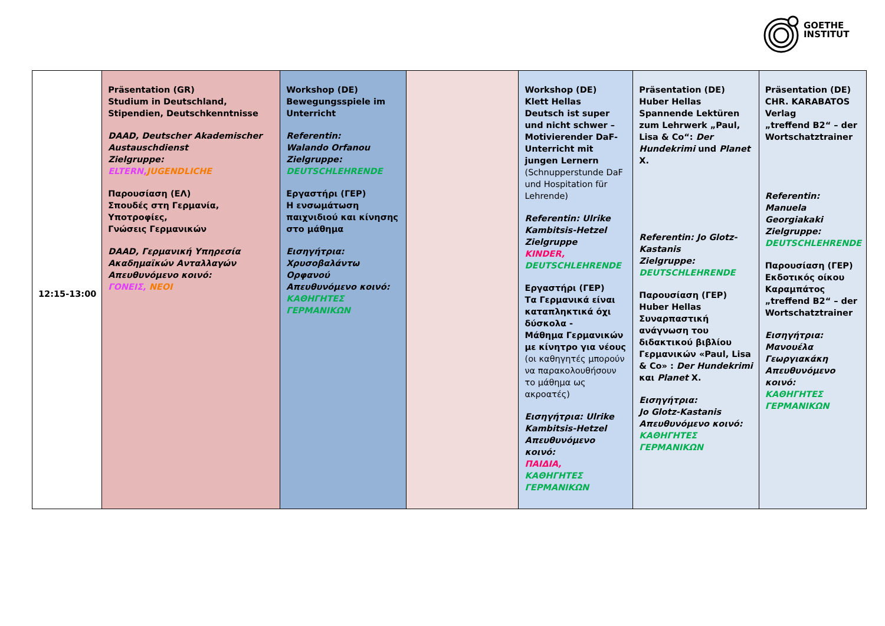GOETHE
INSTITUT
| 12:15-13:00 | Präsentation (GR) Studium in Deutschland, Stipendien, Deutschkenntnisse DAAD, Deutscher Akademischer Austauschdienst Zielgruppe: ELTERN, JUGENDLICHE Παρουσίαση (ΕΛ) Σπουδές στη Γερμανία, Υποτροφίες, Γνώσεις Γερμανικών DAAD, Γερμανική Υπηρεσία Ακαδημαϊκών Ανταλλαγών Απευθυνόμενο κοινό: ΓΟΝΕΙΣ, ΝΕΟΙ | Workshop (DE) Bewegungsspiele im Unterricht Referentin: Walando Orfanou Zielgruppe: DEUTSCHLEHRENDE Εργαστήρι (ΓΕΡ) Η ενσωμάτωση παιχνιδιού και κίνησης στο μάθημα Εισηγήτρια: Χρυσοβαλάντω Ορφανού Απευθυνόμενο κοινό: ΚΑΘΗΓΗΤΕΣ ΓΕΡΜΑΝΙΚΩΝ | | Workshop (DE) Klett Hellas Deutsch ist super und nicht schwer – Motivierender DaF-Unterricht mit jungen Lernern (Schnupperstunde DaF und Hospitation für Lehrende) Referentin: Ulrike Kambitsis-Hetzel Zielgruppe KINDER, DEUTSCHLEHRENDE Εργαστήρι (ΓΕΡ) Τα Γερμανικά είναι καταπληκτικά όχι δύσκολα - Μάθημα Γερμανικών με κίνητρο για νέους (οι καθηγητές μπορούν να παρακολουθήσουν το μάθημα ως ακροατές) Εισηγήτρια: Ulrike Kambitsis-Hetzel Απευθυνόμενο κοινό: ΠΑΙΔΙΑ, ΚΑΘΗΓΗΤΕΣ ΓΕΡΜΑΝΙΚΩΝ | Präsentation (DE) Huber Hellas Spannende Lektüren zum Lehrwerk „Paul, Lisa & Co“: Der Hundekrimi und Planet X. Referentin: Jo Glotz-Kastanis Zielgruppe: DEUTSCHLEHRENDE Παρουσίαση (ΓΕΡ) Huber Hellas Συναρπαστική ανάγνωση του διδακτικού βιβλίου Γερμανικών «Paul, Lisa & Co» : Der Hundekrimi και Planet X. Εισηγήτρια: Jo Glotz-Kastanis Απευθυνόμενο κοινό: ΚΑΘΗΓΗΤΕΣ ΓΕΡΜΑΝΙΚΩΝ | Präsentation (DE) CHR. KARABATOS Verlag „treffend B2“ – der Wortschatztrainer Referentin: Manuela Georgiakaki Zielgruppe: DEUTSCHLEHRENDE Παρουσίαση (ΓΕΡ) Εκδοτικός οίκου Καραμπάτος „treffend B2“ – der Wortschatztrainer Εισηγήτρια: Μανουέλα Γεωργιακάκη Απευθυνόμενο κοινό: ΚΑΘΗΓΗΤΕΣ ΓΕΡΜΑΝΙΚΩΝ |